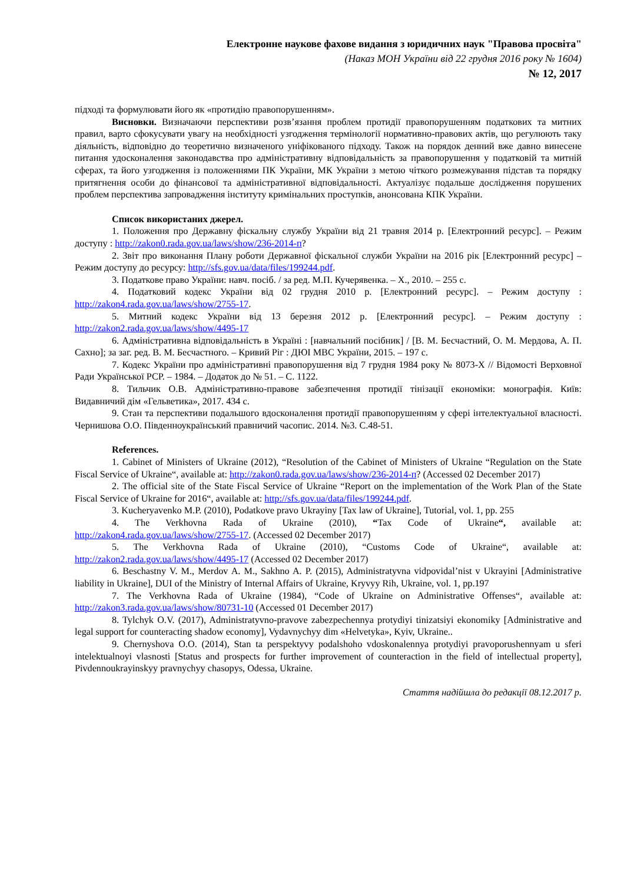Електронне наукове фахове видання з юридичних наук "Правова просвіта"
(Наказ МОН України від 22 грудня 2016 року № 1604)
№ 12, 2017
підході та формулювати його як «протидію правопорушенням».
Висновки. Визначаючи перспективи розв’язання проблем протидії правопорушенням податкових та митних правил, варто сфокусувати увагу на необхідності узгодження термінології нормативно-правових актів, що регулюють таку діяльність, відповідно до теоретично визначеного уніфікованого підходу. Також на порядок денний вже давно винесене питання удосконалення законодавства про адміністративну відповідальність за правопорушення у податковій та митній сферах, та його узгодження із положеннями ПК України, МК України з метою чіткого розмежування підстав та порядку притягнення особи до фінансової та адміністративної відповідальності. Актуалізує подальше дослідження порушених проблем перспектива запровадження інституту кримінальних проступків, анонсована КПК України.
Список використаних джерел.
1. Положення про Державну фіскальну службу України від 21 травня 2014 р. [Електронний ресурс]. – Режим доступу : http://zakon0.rada.gov.ua/laws/show/236-2014-п?
2. Звіт про виконання Плану роботи Державної фіскальної служби України на 2016 рік [Електронний ресурс] – Режим доступу до ресурсу: http://sfs.gov.ua/data/files/199244.pdf.
3. Податкове право України: навч. посіб. / за ред. М.П. Кучерявенка. – Х., 2010. – 255 с.
4. Податковий кодекс України від 02 грудня 2010 р. [Електронний ресурс]. – Режим доступу : http://zakon4.rada.gov.ua/laws/show/2755-17.
5. Митний кодекс України від 13 березня 2012 р. [Електронний ресурс]. – Режим доступу : http://zakon2.rada.gov.ua/laws/show/4495-17
6. Адміністративна відповідальність в Україні : [навчальний посібник] / [В. М. Бесчастний, О. М. Мердова, А. П. Сахно]; за заг. ред. В. М. Бесчастного. – Кривий Ріг : ДЮІ МВС України, 2015. – 197 с.
7. Кодекс України про адміністративні правопорушення від 7 грудня 1984 року № 8073-X // Відомості Верховної Ради Української РСР. – 1984. – Додаток до № 51. – С. 1122.
8. Тильчик О.В. Адміністративно-правове забезпечення протидії тінізації економіки: монографія. Київ: Видавничий дім «Гельветика», 2017. 434 с.
9. Стан та перспективи подальшого вдосконалення протидії правопорушенням у сфері інтелектуальної власності. Чернишова О.О. Південноукраїнський правничий часопис. 2014. №3. С.48-51.
References.
1. Cabinet of Ministers of Ukraine (2012), “Resolution of the Cabinet of Ministers of Ukraine “Regulation on the State Fiscal Service of Ukraine“, available at: http://zakon0.rada.gov.ua/laws/show/236-2014-п? (Accessed 02 December 2017)
2. The official site of the State Fiscal Service of Ukraine “Report on the implementation of the Work Plan of the State Fiscal Service of Ukraine for 2016“, available at: http://sfs.gov.ua/data/files/199244.pdf.
3. Kucheryavenko M.P. (2010), Podatkove pravo Ukrayiny [Tax law of Ukraine], Tutorial, vol. 1, pp. 255
4. The Verkhovna Rada of Ukraine (2010), “Tax Code of Ukraine“, available at: http://zakon4.rada.gov.ua/laws/show/2755-17. (Accessed 02 December 2017)
5. The Verkhovna Rada of Ukraine (2010), “Customs Code of Ukraine“, available at: http://zakon2.rada.gov.ua/laws/show/4495-17 (Accessed 02 December 2017)
6. Beschastny V. M., Merdov A. M., Sakhno A. P. (2015), Administratyvna vidpovidal’nist v Ukrayini [Administrative liability in Ukraine], DUI of the Ministry of Internal Affairs of Ukraine, Kryvyy Rih, Ukraine, vol. 1, pp.197
7. The Verkhovna Rada of Ukraine (1984), “Code of Ukraine on Administrative Offenses“, available at: http://zakon3.rada.gov.ua/laws/show/80731-10 (Accessed 01 December 2017)
8. Tylchyk O.V. (2017), Administratyvno-pravove zabezpechennya protydiyi tinizatsiyi ekonomiky [Administrative and legal support for counteracting shadow economy], Vydavnychyy dim «Helvetyka», Kyiv, Ukraine..
9. Chernyshova O.O. (2014), Stan ta perspektyvy podalshoho vdoskonalennya protydiyi pravoporushennyam u sferi intelektualnoyi vlasnosti [Status and prospects for further improvement of counteraction in the field of intellectual property], Pivdennoukrayinskyy pravnychyy chasopys, Odessa, Ukraine.
Стаття надійшла до редакції 08.12.2017 р.